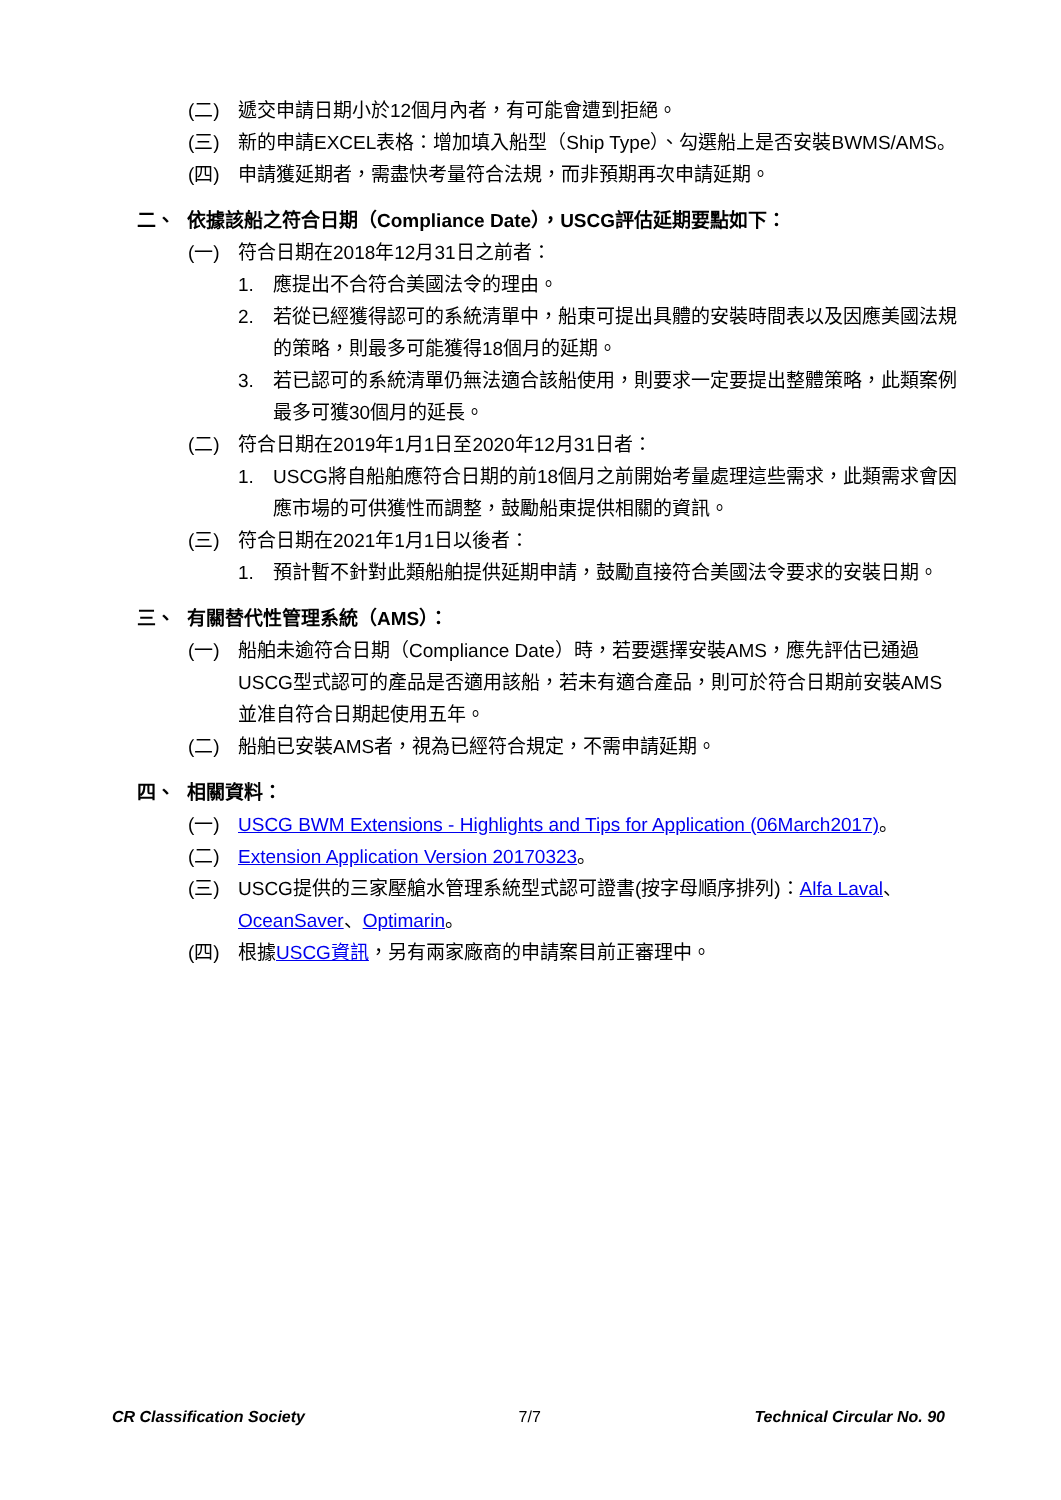(二) 遞交申請日期小於12個月內者，有可能會遭到拒絕。
(三) 新的申請EXCEL表格：增加填入船型（Ship Type）、勾選船上是否安裝BWMS/AMS。
(四) 申請獲延期者，需盡快考量符合法規，而非預期再次申請延期。
二、 依據該船之符合日期（Compliance Date），USCG評估延期要點如下：
(一) 符合日期在2018年12月31日之前者：
1. 應提出不合符合美國法令的理由。
2. 若從已經獲得認可的系統清單中，船東可提出具體的安裝時間表以及因應美國法規的策略，則最多可能獲得18個月的延期。
3. 若已認可的系統清單仍無法適合該船使用，則要求一定要提出整體策略，此類案例最多可獲30個月的延長。
(二) 符合日期在2019年1月1日至2020年12月31日者：
1. USCG將自船舶應符合日期的前18個月之前開始考量處理這些需求，此類需求會因應市場的可供獲性而調整，鼓勵船東提供相關的資訊。
(三) 符合日期在2021年1月1日以後者：
1. 預計暫不針對此類船舶提供延期申請，鼓勵直接符合美國法令要求的安裝日期。
三、 有關替代性管理系統（AMS）：
(一) 船舶未逾符合日期（Compliance Date）時，若要選擇安裝AMS，應先評估已通過USCG型式認可的產品是否適用該船，若未有適合產品，則可於符合日期前安裝AMS並准自符合日期起使用五年。
(二) 船舶已安裝AMS者，視為已經符合規定，不需申請延期。
四、 相關資料：
(一) USCG BWM Extensions - Highlights and Tips for Application (06March2017)。
(二) Extension Application Version 20170323。
(三) USCG提供的三家壓艙水管理系統型式認可證書(按字母順序排列)：Alfa Laval、OceanSaver、Optimarin。
(四) 根據USCG資訊，另有兩家廠商的申請案目前正審理中。
CR Classification Society 7/7 Technical Circular No. 90